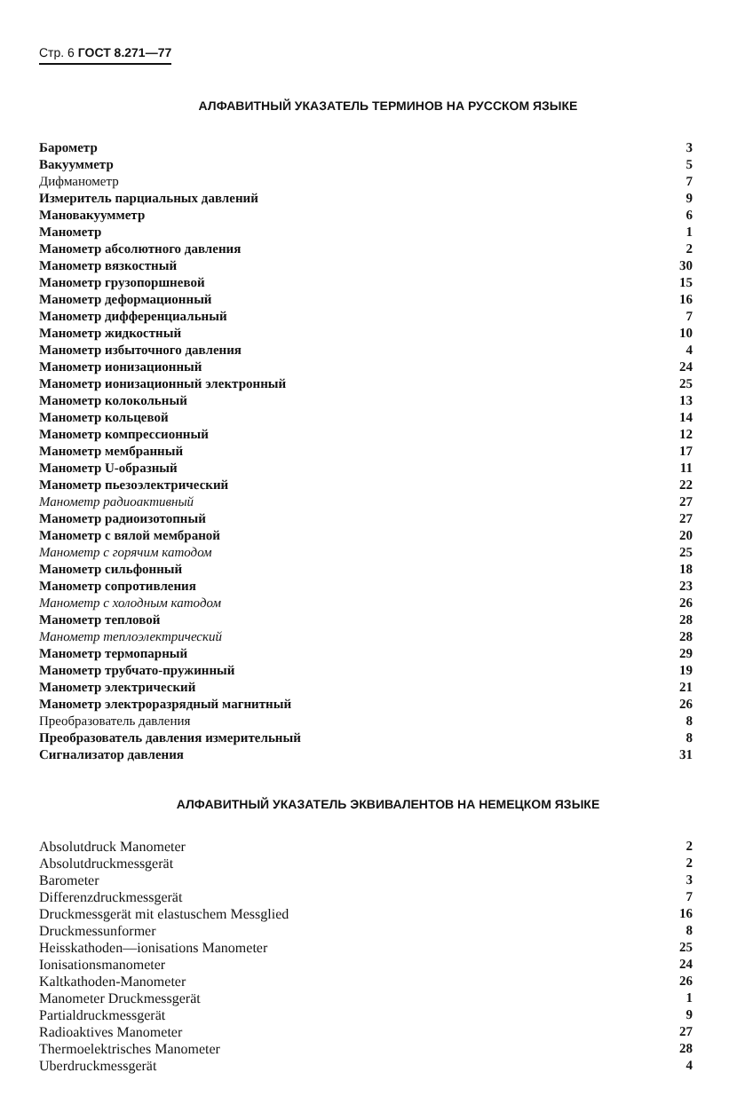Стр. 6 ГОСТ 8.271—77
АЛФАВИТНЫЙ УКАЗАТЕЛЬ ТЕРМИНОВ НА РУССКОМ ЯЗЫКЕ
| Барометр | 3 |
| Вакуумметр | 5 |
| Дифманометр | 7 |
| Измеритель парциальных давлений | 9 |
| Мановакуумметр | 6 |
| Манометр | 1 |
| Манометр абсолютного давления | 2 |
| Манометр вязкостный | 30 |
| Манометр грузопоршневой | 15 |
| Манометр деформационный | 16 |
| Манометр дифференциальный | 7 |
| Манометр жидкостный | 10 |
| Манометр избыточного давления | 4 |
| Манометр ионизационный | 24 |
| Манометр ионизационный электронный | 25 |
| Манометр колокольный | 13 |
| Манометр кольцевой | 14 |
| Манометр компрессионный | 12 |
| Манометр мембранный | 17 |
| Манометр U-образный | 11 |
| Манометр пьезоэлектрический | 22 |
| Манометр радиоактивный | 27 |
| Манометр радиоизотопный | 27 |
| Манометр с вялой мембраной | 20 |
| Манометр с горячим катодом | 25 |
| Манометр сильфонный | 18 |
| Манометр сопротивления | 23 |
| Манометр с холодным катодом | 26 |
| Манометр тепловой | 28 |
| Манометр теплоэлектрический | 28 |
| Манометр термопарный | 29 |
| Манометр трубчато-пружинный | 19 |
| Манометр электрический | 21 |
| Манометр электроразрядный магнитный | 26 |
| Преобразователь давления | 8 |
| Преобразователь давления измерительный | 8 |
| Сигнализатор давления | 31 |
АЛФАВИТНЫЙ УКАЗАТЕЛЬ ЭКВИВАЛЕНТОВ НА НЕМЕЦКОМ ЯЗЫКЕ
| Absolutdruck Manometer | 2 |
| Absolutdruckmessgerät | 2 |
| Barometer | 3 |
| Differenzdruckmessgerät | 7 |
| Druckmessgerät mit elastuschem Messglied | 16 |
| Druckmessunformer | 8 |
| Heisskathoden—ionisations Manometer | 25 |
| Ionisationsmanometer | 24 |
| Kaltkathoden-Manometer | 26 |
| Manometer Druckmessgerät | 1 |
| Partialdruckmessgerät | 9 |
| Radioaktives Manometer | 27 |
| Thermoelektrisches Manometer | 28 |
| Uberdruckmessgerät | 4 |